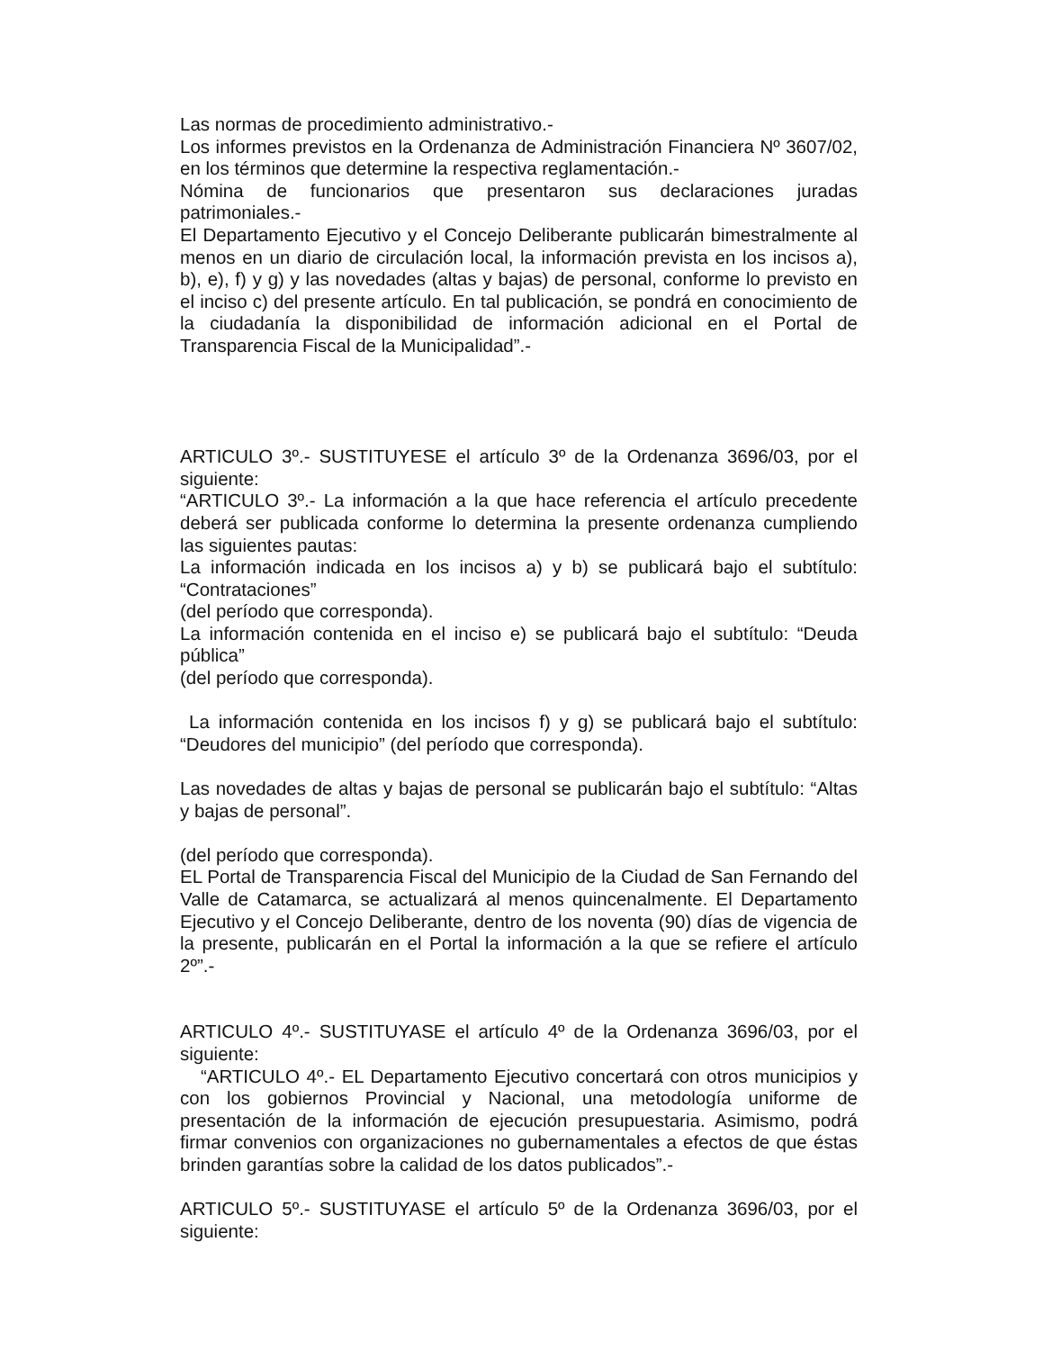Las normas de procedimiento administrativo.-
Los informes previstos en la Ordenanza de Administración Financiera Nº 3607/02, en los términos que determine la respectiva reglamentación.-
Nómina de funcionarios que presentaron sus declaraciones juradas patrimoniales.-
El Departamento Ejecutivo y el Concejo Deliberante publicarán bimestralmente al menos en un diario de circulación local, la información prevista en los incisos a), b), e), f) y g) y las novedades (altas y bajas) de personal, conforme lo previsto en el inciso c) del presente artículo. En tal publicación, se pondrá en conocimiento de la ciudadanía la disponibilidad de información adicional en el Portal de Transparencia Fiscal de la Municipalidad”.-
ARTICULO 3º.- SUSTITUYESE el artículo 3º de la Ordenanza 3696/03, por el siguiente:
“ARTICULO 3º.- La información a la que hace referencia el artículo precedente deberá ser publicada conforme lo determina la presente ordenanza cumpliendo las siguientes pautas:
La información indicada en los incisos a) y b) se publicará bajo el subtítulo: “Contrataciones”
(del período que corresponda).
La información contenida en el inciso e) se publicará bajo el subtítulo: “Deuda pública”
(del período que corresponda).
La información contenida en los incisos f) y g) se publicará bajo el subtítulo: “Deudores del municipio” (del período que corresponda).
Las novedades de altas y bajas de personal se publicarán bajo el subtítulo: “Altas y bajas de personal”.
(del período que corresponda).
EL Portal de Transparencia Fiscal del Municipio de la Ciudad de San Fernando del Valle de Catamarca, se actualizará al menos quincenalmente. El Departamento Ejecutivo y el Concejo Deliberante, dentro de los noventa (90) días de vigencia de la presente, publicarán en el Portal la información a la que se refiere el artículo 2º”.-
ARTICULO 4º.- SUSTITUYASE el artículo 4º de la Ordenanza 3696/03, por el siguiente:
“ARTICULO 4º.- EL Departamento Ejecutivo concertará con otros municipios y con los gobiernos Provincial y Nacional, una metodología uniforme de presentación de la información de ejecución presupuestaria. Asimismo, podrá firmar convenios con organizaciones no gubernamentales a efectos de que éstas brinden garantías sobre la calidad de los datos publicados”.-
ARTICULO 5º.- SUSTITUYASE el artículo 5º de la Ordenanza 3696/03, por el siguiente: